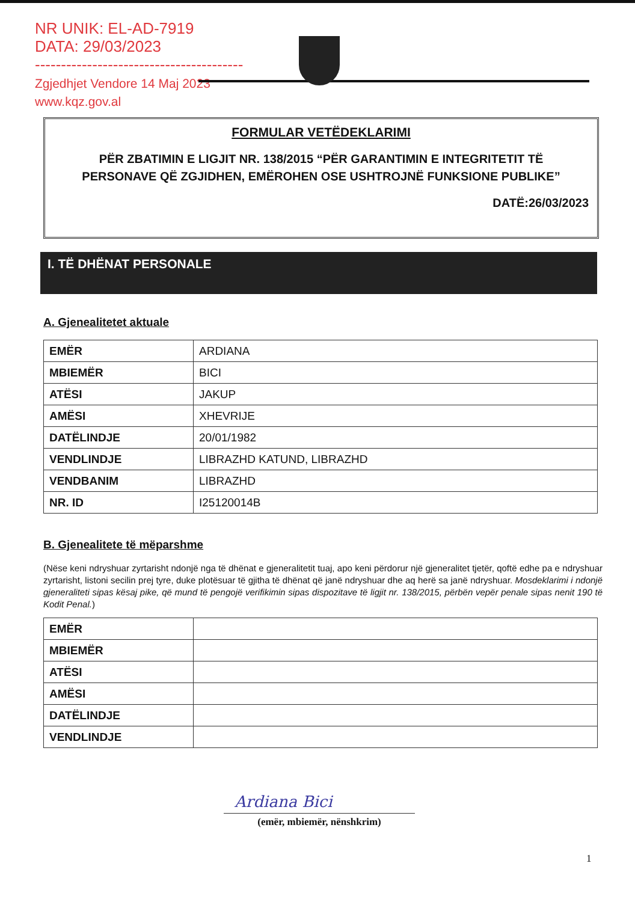NR UNIK: EL-AD-7919
DATA: 29/03/2023
----------------------------------------
Zgjedhjet Vendore 14 Maj 2023
www.kqz.gov.al
FORMULAR VETËDEKLARIMI
PËR ZBATIMIN E LIGJIT NR. 138/2015 “PËR GARANTIMIN E INTEGRITETIT TË PERSONAVE QË ZGJIDHEN, EMËROHEN OSE USHTROJNË FUNKSIONE PUBLIKE”
DATË:26/03/2023
I. TË DHËNAT PERSONALE
A. Gjenealitetet aktuale
| EMËR | ARDIANA |
| MBIEMËR | BICI |
| ATËSI | JAKUP |
| AMËSI | XHEVRIJE |
| DATËLINDJE | 20/01/1982 |
| VENDLINDJE | LIBRAZHD KATUND, LIBRAZHD |
| VENDBANIM | LIBRAZHD |
| NR. ID | I25120014B |
B. Gjenealitete të mëparshme
(Nëse keni ndryshuar zyrtarisht ndonjë nga të dhënat e gjeneralitetit tuaj, apo keni përdorur një gjeneralitet tjetër, qoftë edhe pa e ndryshuar zyrtarisht, listoni secilin prej tyre, duke plotësuar të gjitha të dhënat që janë ndryshuar dhe aq herë sa janë ndryshuar. Mosdeklarimi i ndonjë gjeneraliteti sipas kësaj pike, që mund të pengojë verifikimin sipas dispozitave të ligjit nr. 138/2015, përbën vepër penale sipas nenit 190 të Kodit Penal.)
| EMËR | |
| MBIEMËR | |
| ATËSI | |
| AMËSI | |
| DATËLINDJE | |
| VENDLINDJE | |
Ardiana Bici
(emër, mbiemër, nënshkrim)
1